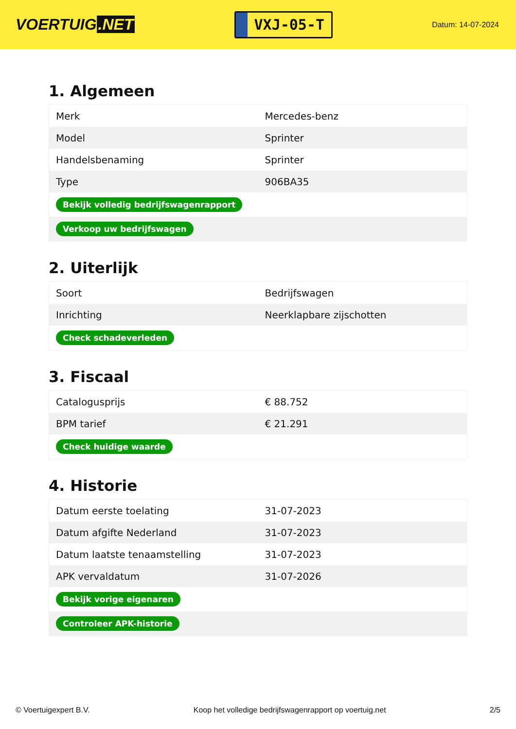VOERTUIG.NET
VXJ-05-T
Datum: 14-07-2024
1. Algemeen
| Merk | Mercedes-benz |
| Model | Sprinter |
| Handelsbenaming | Sprinter |
| Type | 906BA35 |
| Bekijk volledig bedrijfswagenrapport | |
| Verkoop uw bedrijfswagen | |
2. Uiterlijk
| Soort | Bedrijfswagen |
| Inrichting | Neerklapbare zijschotten |
| Check schadeverleden | |
3. Fiscaal
| Catalogusprijs | € 88.752 |
| BPM tarief | € 21.291 |
| Check huidige waarde | |
4. Historie
| Datum eerste toelating | 31-07-2023 |
| Datum afgifte Nederland | 31-07-2023 |
| Datum laatste tenaamstelling | 31-07-2023 |
| APK vervaldatum | 31-07-2026 |
| Bekijk vorige eigenaren | |
| Controleer APK-historie | |
© Voertuigexpert B.V. Koop het volledige bedrijfswagenrapport op voertuig.net 2/5